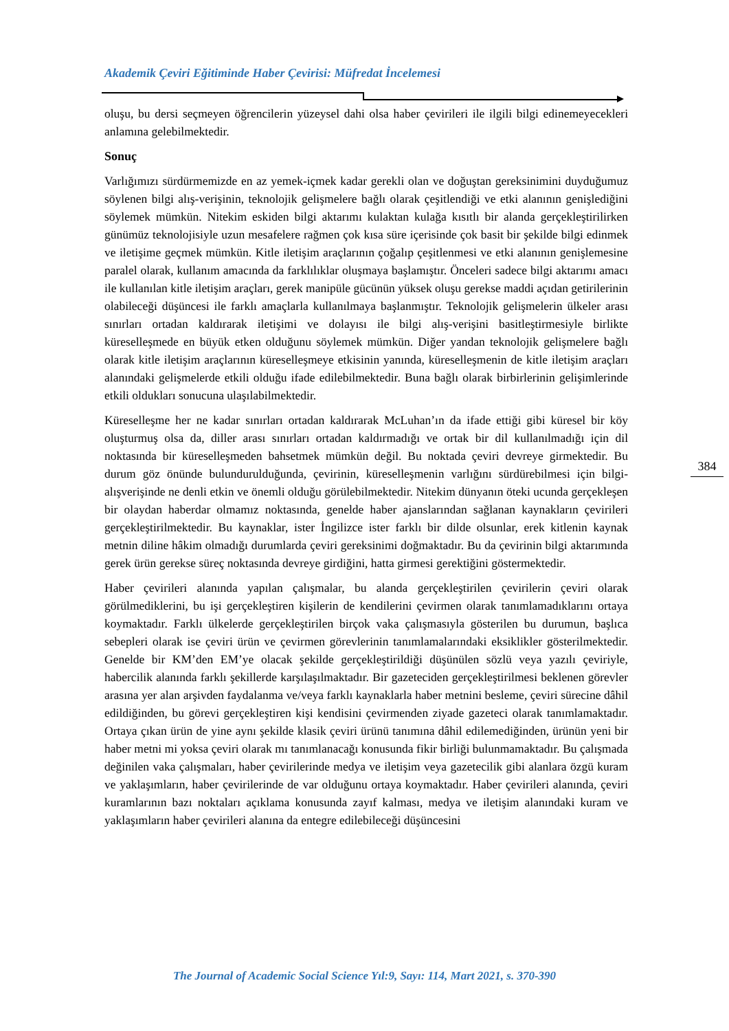Akademik Çeviri Eğitiminde Haber Çevirisi: Müfredat İncelemesi
oluşu, bu dersi seçmeyen öğrencilerin yüzeysel dahi olsa haber çevirileri ile ilgili bilgi edinemeyecekleri anlamına gelebilmektedir.
Sonuç
Varlığımızı sürdürmemizde en az yemek-içmek kadar gerekli olan ve doğuştan gereksinimini duyduğumuz söylenen bilgi alış-verişinin, teknolojik gelişmelere bağlı olarak çeşitlendiği ve etki alanının genişlediğini söylemek mümkün. Nitekim eskiden bilgi aktarımı kulaktan kulağa kısıtlı bir alanda gerçekleştirilirken günümüz teknolojisiyle uzun mesafelere rağmen çok kısa süre içerisinde çok basit bir şekilde bilgi edinmek ve iletişime geçmek mümkün. Kitle iletişim araçlarının çoğalıp çeşitlenmesi ve etki alanının genişlemesine paralel olarak, kullanım amacında da farklılıklar oluşmaya başlamıştır. Önceleri sadece bilgi aktarımı amacı ile kullanılan kitle iletişim araçları, gerek manipüle gücünün yüksek oluşu gerekse maddi açıdan getirilerinin olabileceği düşüncesi ile farklı amaçlarla kullanılmaya başlanmıştır. Teknolojik gelişmelerin ülkeler arası sınırları ortadan kaldırarak iletişimi ve dolayısı ile bilgi alış-verişini basitleştirmesiyle birlikte küreselleşmede en büyük etken olduğunu söylemek mümkün. Diğer yandan teknolojik gelişmelere bağlı olarak kitle iletişim araçlarının küreselleşmeye etkisinin yanında, küreselleşmenin de kitle iletişim araçları alanındaki gelişmelerde etkili olduğu ifade edilebilmektedir. Buna bağlı olarak birbirlerinin gelişimlerinde etkili oldukları sonucuna ulaşılabilmektedir.
Küreselleşme her ne kadar sınırları ortadan kaldırarak McLuhan’ın da ifade ettiği gibi küresel bir köy oluşturmuş olsa da, diller arası sınırları ortadan kaldırmadığı ve ortak bir dil kullanılmadığı için dil noktasında bir küreselleşmeden bahsetmek mümkün değil. Bu noktada çeviri devreye girmektedir. Bu durum göz önünde bulundurulduğunda, çevirinin, küreselleşmenin varlığını sürdürebilmesi için bilgi-alışverişinde ne denli etkin ve önemli olduğu görülebilmektedir. Nitekim dünyanın öteki ucunda gerçekleşen bir olaydan haberdar olmamız noktasında, genelde haber ajanslarından sağlanan kaynakların çevirileri gerçekleştirilmektedir. Bu kaynaklar, ister İngilizce ister farklı bir dilde olsunlar, erek kitlenin kaynak metnin diline hâkim olmadığı durumlarda çeviri gereksinimi doğmaktadır. Bu da çevirinin bilgi aktarımında gerek ürün gerekse süreç noktasında devreye girdiğini, hatta girmesi gerektiğini göstermektedir.
Haber çevirileri alanında yapılan çalışmalar, bu alanda gerçekleştirilen çevirilerin çeviri olarak görülmediklerini, bu işi gerçekleştiren kişilerin de kendilerini çevirmen olarak tanımlamadıklarını ortaya koymaktadır. Farklı ülkelerde gerçekleştirilen birçok vaka çalışmasıyla gösterilen bu durumun, başlıca sebepleri olarak ise çeviri ürün ve çevirmen görevlerinin tanımlamalarındaki eksiklikler gösterilmektedir. Genelde bir KM’den EM’ye olacak şekilde gerçekleştirildiği düşünülen sözlü veya yazılı çeviriyle, habercilik alanında farklı şekillerde karşılaşılmaktadır. Bir gazeteciden gerçekleştirilmesi beklenen görevler arasına yer alan arşivden faydalanma ve/veya farklı kaynaklarla haber metnini besleme, çeviri sürecine dâhil edildiğinden, bu görevi gerçekleştiren kişi kendisini çevirmenden ziyade gazeteci olarak tanımlamaktadır. Ortaya çıkan ürün de yine aynı şekilde klasik çeviri ürünü tanımına dâhil edilemediğinden, ürünün yeni bir haber metni mi yoksa çeviri olarak mı tanımlanacağı konusunda fikir birliği bulunmamaktadır. Bu çalışmada değinilen vaka çalışmaları, haber çevirilerinde medya ve iletişim veya gazetecilik gibi alanlara özgü kuram ve yaklaşımların, haber çevirilerinde de var olduğunu ortaya koymaktadır. Haber çevirileri alanında, çeviri kuramlarının bazı noktaları açıklama konusunda zayıf kalması, medya ve iletişim alanındaki kuram ve yaklaşımların haber çevirileri alanına da entegre edilebileceği düşüncesini
384
The Journal of Academic Social Science Yıl:9, Sayı: 114, Mart 2021, s. 370-390